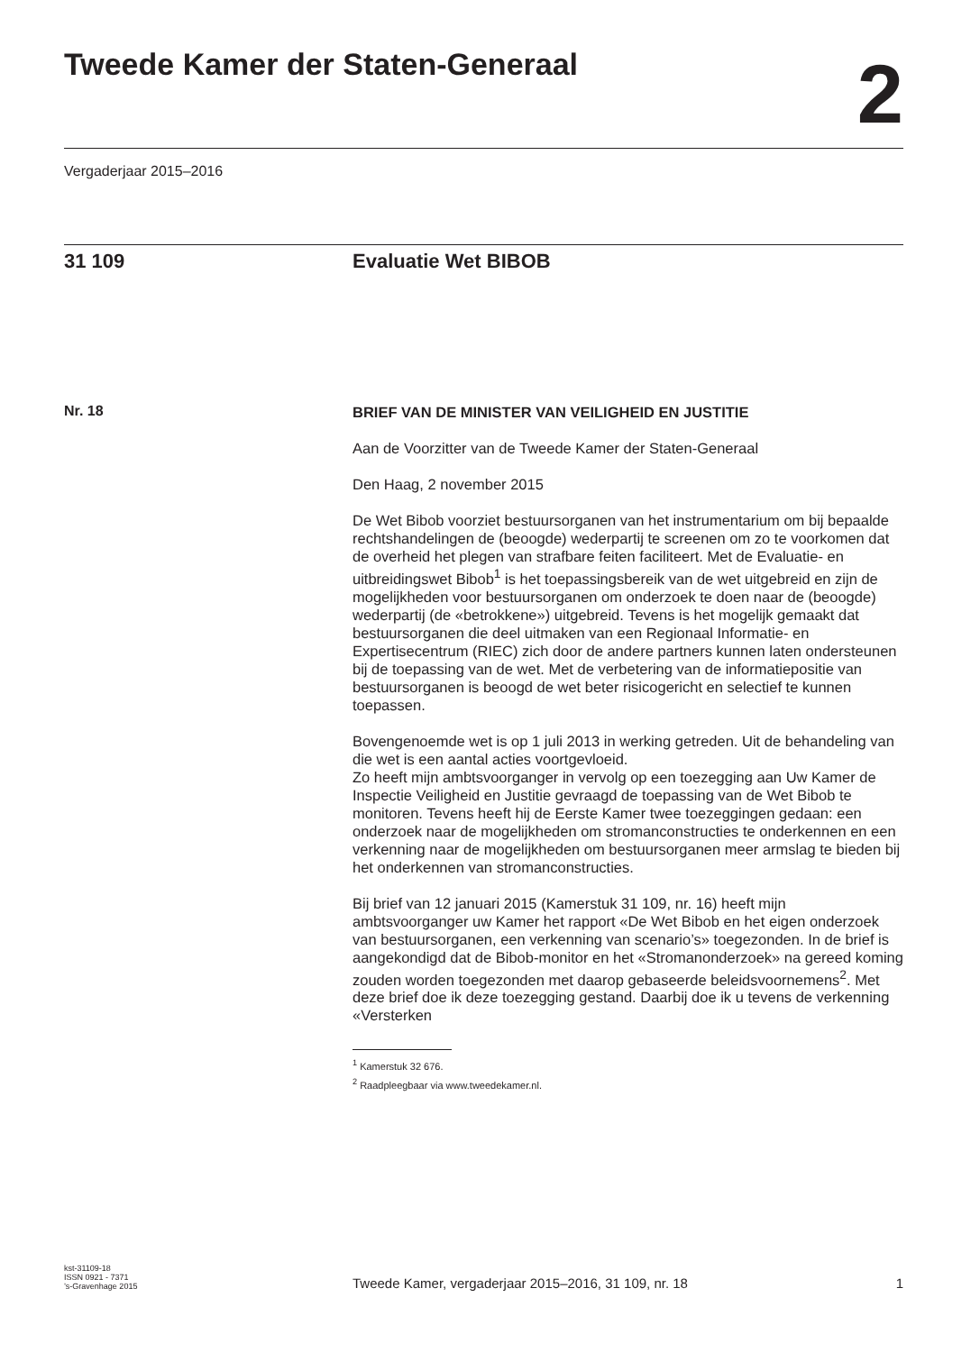Tweede Kamer der Staten-Generaal
2
Vergaderjaar 2015–2016
31 109 Evaluatie Wet BIBOB
Nr. 18
BRIEF VAN DE MINISTER VAN VEILIGHEID EN JUSTITIE
Aan de Voorzitter van de Tweede Kamer der Staten-Generaal
Den Haag, 2 november 2015
De Wet Bibob voorziet bestuursorganen van het instrumentarium om bij bepaalde rechtshandelingen de (beoogde) wederpartij te screenen om zo te voorkomen dat de overheid het plegen van strafbare feiten faciliteert. Met de Evaluatie- en uitbreidingswet Bibob<sup>1</sup> is het toepassingsbereik van de wet uitgebreid en zijn de mogelijkheden voor bestuursorganen om onderzoek te doen naar de (beoogde) wederpartij (de «betrokkene») uitgebreid. Tevens is het mogelijk gemaakt dat bestuursorganen die deel uitmaken van een Regionaal Informatie- en Expertisecentrum (RIEC) zich door de andere partners kunnen laten ondersteunen bij de toepassing van de wet. Met de verbetering van de informatiepositie van bestuursorganen is beoogd de wet beter risicogericht en selectief te kunnen toepassen.
Bovengenoemde wet is op 1 juli 2013 in werking getreden. Uit de behandeling van die wet is een aantal acties voortgevloeid.
Zo heeft mijn ambtsvoorganger in vervolg op een toezegging aan Uw Kamer de Inspectie Veiligheid en Justitie gevraagd de toepassing van de Wet Bibob te monitoren. Tevens heeft hij de Eerste Kamer twee toezeggingen gedaan: een onderzoek naar de mogelijkheden om stromanconstructies te onderkennen en een verkenning naar de mogelijkheden om bestuursorganen meer armslag te bieden bij het onderkennen van stromanconstructies.
Bij brief van 12 januari 2015 (Kamerstuk 31 109, nr. 16) heeft mijn ambtsvoorganger uw Kamer het rapport «De Wet Bibob en het eigen onderzoek van bestuursorganen, een verkenning van scenario’s» toegezonden. In de brief is aangekondigd dat de Bibob-monitor en het «Stromanonderzoek» na gereed koming zouden worden toegezonden met daarop gebaseerde beleidsvoornemens<sup>2</sup>. Met deze brief doe ik deze toezegging gestand. Daarbij doe ik u tevens de verkenning «Versterken
<sup>1</sup> Kamerstuk 32 676.
<sup>2</sup> Raadpleegbaar via www.tweedekamer.nl.
kst-31109-18
ISSN 0921 - 7371
’s-Gravenhage 2015
Tweede Kamer, vergaderjaar 2015–2016, 31 109, nr. 18
1